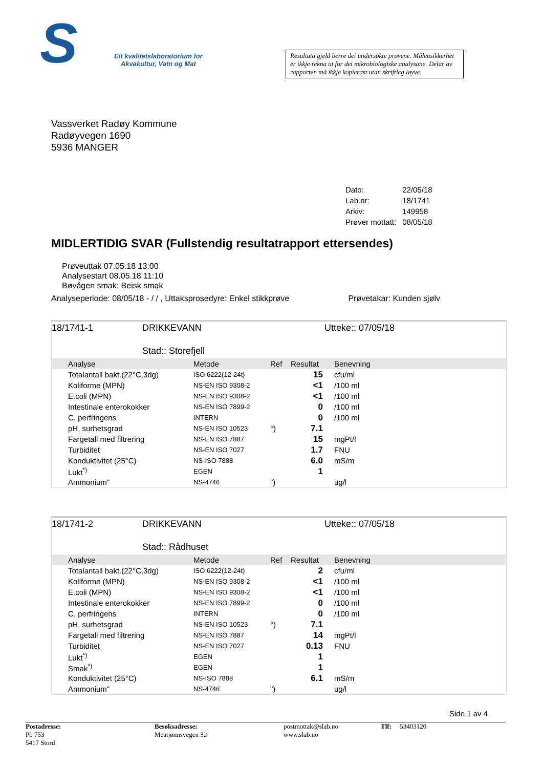S
Eit kvalitetslaboratorium for
Akvakultur, Vatn og Mat
Resultata gjeld berre dei undersøkte prøvene. Måleusikkerhet er ikkje rekna ut for dei mikrobiologiske analysane. Delar av rapporten må ikkje kopierast utan skriftleg løyve.
Vassverket Radøy Kommune
Radøyvegen 1690
5936 MANGER
| Dato: | 22/05/18 |
| Lab.nr: | 18/1741 |
| Arkiv: | 149958 |
| Prøver mottatt: | 08/05/18 |
MIDLERTIDIG SVAR (Fullstendig resultatrapport ettersendes)
Prøveuttak 07.05.18 13:00
Analysestart 08.05.18 11:10
Bøvågen smak: Beisk smak
Analyseperiode: 08/05/18 - / / , Uttaksprosedyre: Enkel stikkprøve Prøvetakar: Kunden sjølv
18/1741-1 DRIKKEVANN Utteke:: 07/05/18
Stad:: Storefjell
| | Analyse | Metode | Ref | Resultat | Benevning |
| --- | --- | --- | --- | --- | --- |
| | Totalantall bakt.(22°C,3dg) | ISO 6222(12-24t) | | 15 | cfu/ml |
| | Koliforme (MPN) | NS-EN ISO 9308-2 | | <1 | /100 ml |
| | E.coli (MPN) | NS-EN ISO 9308-2 | | <1 | /100 ml |
| | Intestinale enterokokker | NS-EN ISO 7899-2 | | 0 | /100 ml |
| | C. perfringens | INTERN | | 0 | /100 ml |
| | pH, surhetsgrad | NS-EN ISO 10523 | °) | 7.1 | |
| | Fargetall med filtrering | NS-EN ISO 7887 | | 15 | mgPt/l |
| | Turbiditet | NS-EN ISO 7027 | | 1.7 | FNU |
| | Konduktivitet (25°C) | NS-ISO 7888 | | 6.0 | mS/m |
| | Lukt<sup>*)</sup> | EGEN | | 1 | |
| | Ammonium" | NS-4746 | ") | | ug/l |
18/1741-2 DRIKKEVANN Utteke:: 07/05/18
Stad:: Rådhuset
| | Analyse | Metode | Ref | Resultat | Benevning |
| --- | --- | --- | --- | --- | --- |
| | Totalantall bakt.(22°C,3dg) | ISO 6222(12-24t) | | 2 | cfu/ml |
| | Koliforme (MPN) | NS-EN ISO 9308-2 | | <1 | /100 ml |
| | E.coli (MPN) | NS-EN ISO 9308-2 | | <1 | /100 ml |
| | Intestinale enterokokker | NS-EN ISO 7899-2 | | 0 | /100 ml |
| | C. perfringens | INTERN | | 0 | /100 ml |
| | pH, surhetsgrad | NS-EN ISO 10523 | °) | 7.1 | |
| | Fargetall med filtrering | NS-EN ISO 7887 | | 14 | mgPt/l |
| | Turbiditet | NS-EN ISO 7027 | | 0.13 | FNU |
| | Lukt<sup>*)</sup> | EGEN | | 1 | |
| | Smak<sup>*)</sup> | EGEN | | 1 | |
| | Konduktivitet (25°C) | NS-ISO 7888 | | 6.1 | mS/m |
| | Ammonium" | NS-4746 | ") | | ug/l |
Side 1 av 4
Postadresse:
Pb 753
5417 Stord
Besøksadresse:
Meatjønnsvegen 32
postmottak@slab.no
www.slab.no
Tlf: 53403120